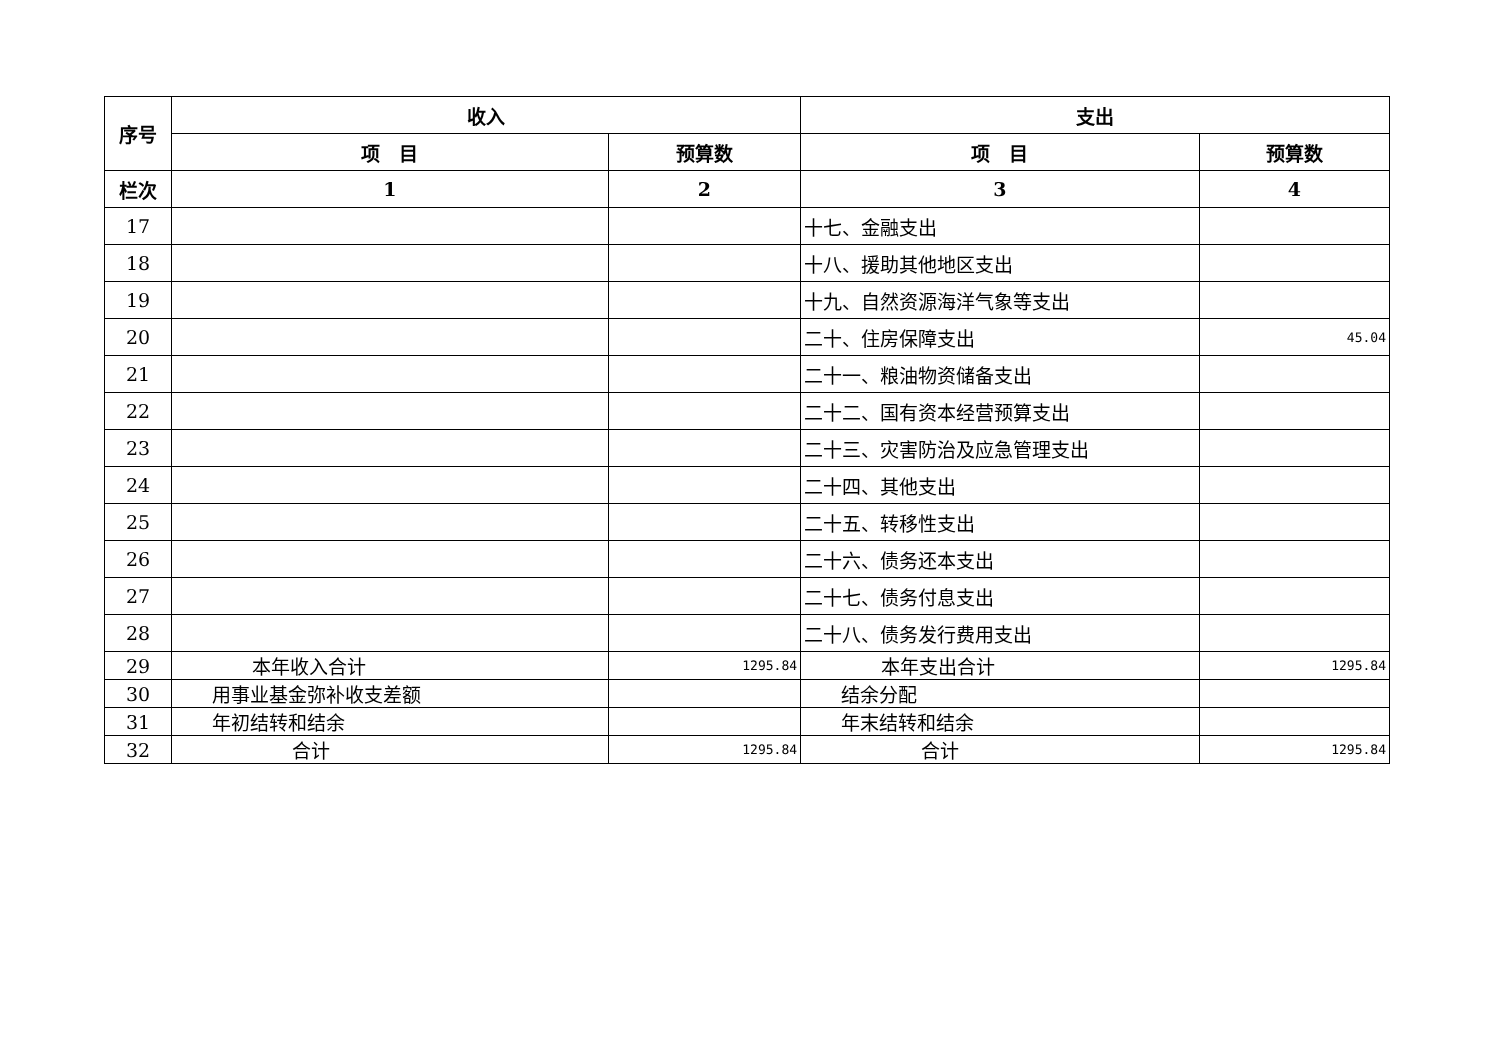| 序号 | 收入 | | 支出 | |
| --- | --- | --- | --- | --- |
| | 项 目 | 预算数 | 项 目 | 预算数 |
| 栏次 | 1 | 2 | 3 | 4 |
| 17 | | | 十七、金融支出 | |
| 18 | | | 十八、援助其他地区支出 | |
| 19 | | | 十九、自然资源海洋气象等支出 | |
| 20 | | | 二十、住房保障支出 | 45.04 |
| 21 | | | 二十一、粮油物资储备支出 | |
| 22 | | | 二十二、国有资本经营预算支出 | |
| 23 | | | 二十三、灾害防治及应急管理支出 | |
| 24 | | | 二十四、其他支出 | |
| 25 | | | 二十五、转移性支出 | |
| 26 | | | 二十六、债务还本支出 | |
| 27 | | | 二十七、债务付息支出 | |
| 28 | | | 二十八、债务发行费用支出 | |
| 29 | 本年收入合计 | 1295.84 | 本年支出合计 | 1295.84 |
| 30 | 用事业基金弥补收支差额 | | 结余分配 | |
| 31 | 年初结转和结余 | | 年末结转和结余 | |
| 32 | 合计 | 1295.84 | 合计 | 1295.84 |